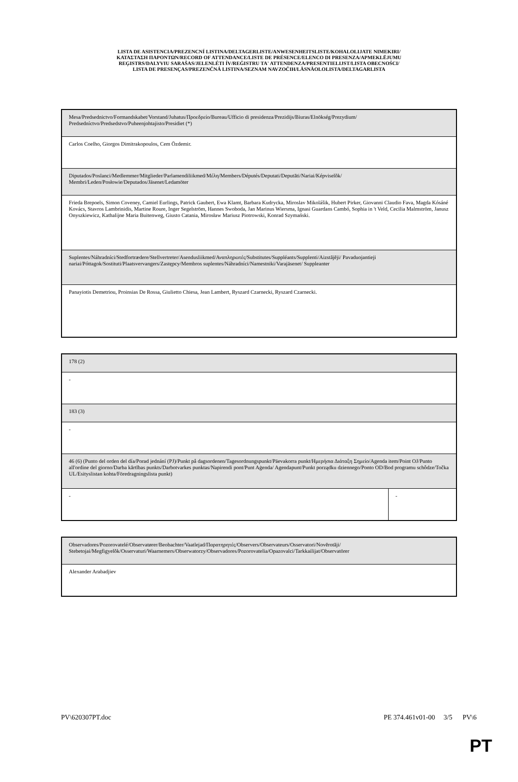LISTA DE ASISTENCIA/PREZENCNÍ LISTINA/DELTAGERLISTE/ANWESENHEITSLISTE/KOHALOLIJATE NIMEKIRI/
ΚΑΤΑΣΤΑΣΗ ΠΑΡΟΝΤΩΝ/RECORD OF ATTENDANCE/LISTE DE PRÉSENCE/ELENCO DI PRESENZA/APMEKLĒJUMU
REĢISTRS/DALYVIU SARAŠAS/JELENLÉTI ÍV/REĠISTRU TA' ATTENDENZA/PRESENTIELIJST/LISTA OBECNOŚCI/
LISTA DE PRESENÇAS/PREZENČNÁ LISTINA/SEZNAM NAVZOČIH/LÄSNÄOLOLISTA/DELTAGARLISTA
| Mesa/Predsednictvo/Formandskabet/Vorstand/Juhatus/Προεδρείο/Bureau/Ufficio di presidenza/Prezidijs/Biuras/Elnökség/Prezydium/ Predsedníctvo/Predsedstvo/Puheenjohtajisto/Presidiet (*) |
| Carlos Coelho, Giorgos Dimitrakopoulos, Cem Özdemir. |
| Diputados/Poslanci/Medlemmer/Mitglieder/Parlamendiliikmed/Μέλη/Members/Députés/Deputati/Deputāti/Nariai/Képviselõk/ Membri/Leden/Posłowie/Deputados/Jäsenet/Ledamöter |
| Frieda Brepoels, Simon Coveney, Camiel Eurlings, Patrick Gaubert, Ewa Klamt, Barbara Kudrycka, Miroslav Mikolášik, Hubert Pirker, Giovanni Claudio Fava, Magda Kósáné Kovács, Stavros Lambrinidis, Martine Roure, Inger Segelström, Hannes Swoboda, Jan Marinus Wiersma, Ignasi Guardans Cambó, Sophia in 't Veld, Cecilia Malmström, Janusz Onyszkiewicz, Kathalijne Maria Buitenweg, Giusto Catania, Mirosław Mariusz Piotrowski, Konrad Szymański. |
| Suplentes/Náhradníci/Stedfortrædere/Stellvertreter/Asendusliikmed/Αναπληρωτές/Substitutes/Suppléants/Supplenti/Aizstājēji/ Pavaduojantieji nariai/Póttagok/Sostituti/Plaatsvervangers/Zastępcy/Membros suplentes/Náhradníci/Namestniki/Varajäsenet/ Suppleanter |
| Panayiotis Demetriou, Proinsias De Rossa, Giulietto Chiesa, Jean Lambert, Ryszard Czarnecki, Ryszard Czarnecki. |
| 178 (2) | |
| - | |
| 183 (3) | |
| - | |
| 46 (6) (Punto del orden del día/Porad jednání (PJ)/Punkt på dagsordenen/Tagesordnungspunkt/Päevakorra punkt/Ημερήσια Διάταξη Σημείο/Agenda item/Point OJ/Punto all'ordine del giorno/Darba kārtības punkts/Darbotvarkes punktas/Napirendi pont/Punt Aġenda/ Agendapunt/Punkt porządku dziennego/Ponto OD/Bod programu schôdze/Točka UL/Esityslistan kohta/Föredragningslista punkt) | |
| - | - |
| Observadores/Pozorovatelé/Observatører/Beobachter/Vaatlejad/Παρατηρητές/Observers/Observateurs/Osservatori/Novērotāji/ Stebetojai/Megfigyelõk/Osservaturi/Waarnemers/Obserwatorzy/Observadores/Pozorovatelia/Opazovalci/Tarkkailijat/Observatörer |
| Alexander Arabadjiev |
PV\620307PT.doc PE 374.461v01-00 3/5 PV\6
PT